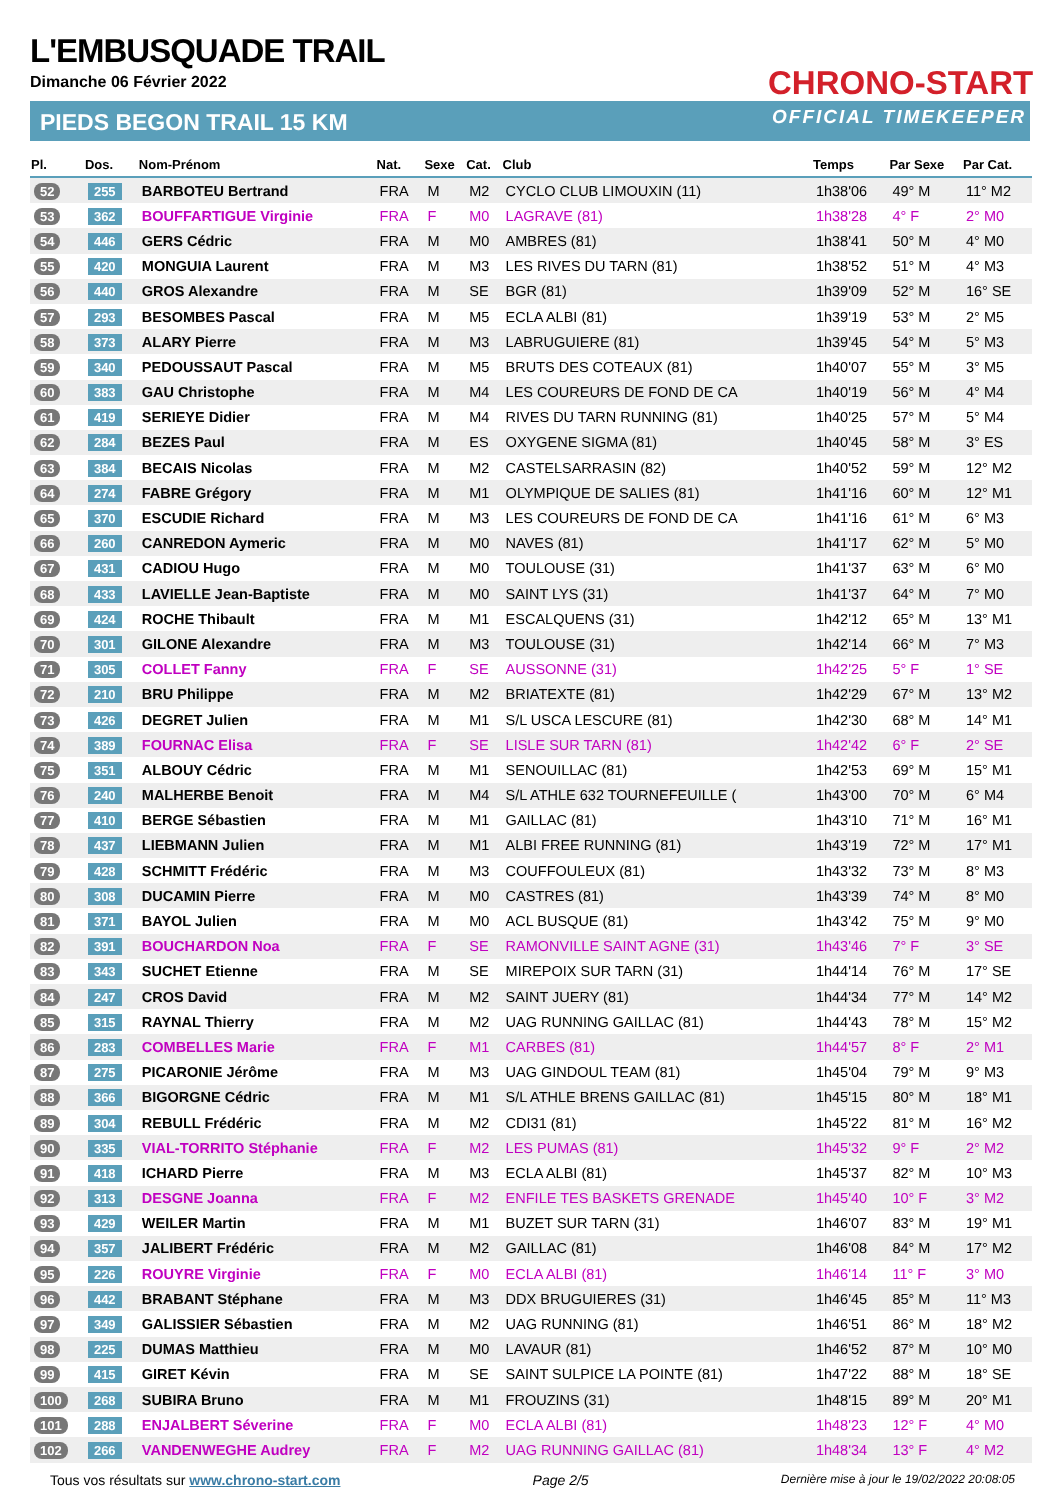L'EMBUSQUADE TRAIL
Dimanche 06 Février 2022
PIEDS BEGON TRAIL 15 KM
CHRONO-START
OFFICIAL TIMEKEEPER
| Pl. | Dos. | Nom-Prénom | Nat. | Sexe | Cat. | Club | Temps | Par Sexe | Par Cat. |
| --- | --- | --- | --- | --- | --- | --- | --- | --- | --- |
| 52 | 255 | BARBOTEU Bertrand | FRA | M | M2 | CYCLO CLUB LIMOUXIN (11) | 1h38'06 | 49° M | 11° M2 |
| 53 | 362 | BOUFFARTIGUE Virginie | FRA | F | M0 | LAGRAVE (81) | 1h38'28 | 4° F | 2° M0 |
| 54 | 446 | GERS Cédric | FRA | M | M0 | AMBRES (81) | 1h38'41 | 50° M | 4° M0 |
| 55 | 420 | MONGUIA Laurent | FRA | M | M3 | LES RIVES DU TARN (81) | 1h38'52 | 51° M | 4° M3 |
| 56 | 440 | GROS Alexandre | FRA | M | SE | BGR (81) | 1h39'09 | 52° M | 16° SE |
| 57 | 293 | BESOMBES Pascal | FRA | M | M5 | ECLA ALBI (81) | 1h39'19 | 53° M | 2° M5 |
| 58 | 373 | ALARY Pierre | FRA | M | M3 | LABRUGUIERE (81) | 1h39'45 | 54° M | 5° M3 |
| 59 | 340 | PEDOUSSAUT Pascal | FRA | M | M5 | BRUTS DES COTEAUX (81) | 1h40'07 | 55° M | 3° M5 |
| 60 | 383 | GAU Christophe | FRA | M | M4 | LES COUREURS DE FOND DE CA | 1h40'19 | 56° M | 4° M4 |
| 61 | 419 | SERIEYE Didier | FRA | M | M4 | RIVES DU TARN RUNNING (81) | 1h40'25 | 57° M | 5° M4 |
| 62 | 284 | BEZES Paul | FRA | M | ES | OXYGENE SIGMA (81) | 1h40'45 | 58° M | 3° ES |
| 63 | 384 | BECAIS Nicolas | FRA | M | M2 | CASTELSARRASIN (82) | 1h40'52 | 59° M | 12° M2 |
| 64 | 274 | FABRE Grégory | FRA | M | M1 | OLYMPIQUE DE SALIES (81) | 1h41'16 | 60° M | 12° M1 |
| 65 | 370 | ESCUDIE Richard | FRA | M | M3 | LES COUREURS DE FOND DE CA | 1h41'16 | 61° M | 6° M3 |
| 66 | 260 | CANREDON Aymeric | FRA | M | M0 | NAVES (81) | 1h41'17 | 62° M | 5° M0 |
| 67 | 431 | CADIOU Hugo | FRA | M | M0 | TOULOUSE (31) | 1h41'37 | 63° M | 6° M0 |
| 68 | 433 | LAVIELLE Jean-Baptiste | FRA | M | M0 | SAINT LYS (31) | 1h41'37 | 64° M | 7° M0 |
| 69 | 424 | ROCHE Thibault | FRA | M | M1 | ESCALQUENS (31) | 1h42'12 | 65° M | 13° M1 |
| 70 | 301 | GILONE Alexandre | FRA | M | M3 | TOULOUSE (31) | 1h42'14 | 66° M | 7° M3 |
| 71 | 305 | COLLET Fanny | FRA | F | SE | AUSSONNE (31) | 1h42'25 | 5° F | 1° SE |
| 72 | 210 | BRU Philippe | FRA | M | M2 | BRIATEXTE (81) | 1h42'29 | 67° M | 13° M2 |
| 73 | 426 | DEGRET Julien | FRA | M | M1 | S/L USCA LESCURE (81) | 1h42'30 | 68° M | 14° M1 |
| 74 | 389 | FOURNAC Elisa | FRA | F | SE | LISLE SUR TARN (81) | 1h42'42 | 6° F | 2° SE |
| 75 | 351 | ALBOUY Cédric | FRA | M | M1 | SENOUILLAC (81) | 1h42'53 | 69° M | 15° M1 |
| 76 | 240 | MALHERBE Benoit | FRA | M | M4 | S/L ATHLE 632 TOURNEFEUILLE ( | 1h43'00 | 70° M | 6° M4 |
| 77 | 410 | BERGE Sébastien | FRA | M | M1 | GAILLAC (81) | 1h43'10 | 71° M | 16° M1 |
| 78 | 437 | LIEBMANN Julien | FRA | M | M1 | ALBI FREE RUNNING (81) | 1h43'19 | 72° M | 17° M1 |
| 79 | 428 | SCHMITT Frédéric | FRA | M | M3 | COUFFOULEUX (81) | 1h43'32 | 73° M | 8° M3 |
| 80 | 308 | DUCAMIN Pierre | FRA | M | M0 | CASTRES (81) | 1h43'39 | 74° M | 8° M0 |
| 81 | 371 | BAYOL Julien | FRA | M | M0 | ACL BUSQUE (81) | 1h43'42 | 75° M | 9° M0 |
| 82 | 391 | BOUCHARDON Noa | FRA | F | SE | RAMONVILLE SAINT AGNE (31) | 1h43'46 | 7° F | 3° SE |
| 83 | 343 | SUCHET Etienne | FRA | M | SE | MIREPOIX SUR TARN (31) | 1h44'14 | 76° M | 17° SE |
| 84 | 247 | CROS David | FRA | M | M2 | SAINT JUERY (81) | 1h44'34 | 77° M | 14° M2 |
| 85 | 315 | RAYNAL Thierry | FRA | M | M2 | UAG RUNNING GAILLAC (81) | 1h44'43 | 78° M | 15° M2 |
| 86 | 283 | COMBELLES Marie | FRA | F | M1 | CARBES (81) | 1h44'57 | 8° F | 2° M1 |
| 87 | 275 | PICARONIE Jérôme | FRA | M | M3 | UAG GINDOUL TEAM (81) | 1h45'04 | 79° M | 9° M3 |
| 88 | 366 | BIGORGNE Cédric | FRA | M | M1 | S/L ATHLE BRENS GAILLAC (81) | 1h45'15 | 80° M | 18° M1 |
| 89 | 304 | REBULL Frédéric | FRA | M | M2 | CDI31 (81) | 1h45'22 | 81° M | 16° M2 |
| 90 | 335 | VIAL-TORRITO Stéphanie | FRA | F | M2 | LES PUMAS (81) | 1h45'32 | 9° F | 2° M2 |
| 91 | 418 | ICHARD Pierre | FRA | M | M3 | ECLA ALBI (81) | 1h45'37 | 82° M | 10° M3 |
| 92 | 313 | DESGNE Joanna | FRA | F | M2 | ENFILE TES BASKETS GRENADE | 1h45'40 | 10° F | 3° M2 |
| 93 | 429 | WEILER Martin | FRA | M | M1 | BUZET SUR TARN (31) | 1h46'07 | 83° M | 19° M1 |
| 94 | 357 | JALIBERT Frédéric | FRA | M | M2 | GAILLAC (81) | 1h46'08 | 84° M | 17° M2 |
| 95 | 226 | ROUYRE Virginie | FRA | F | M0 | ECLA ALBI (81) | 1h46'14 | 11° F | 3° M0 |
| 96 | 442 | BRABANT Stéphane | FRA | M | M3 | DDX BRUGUIERES (31) | 1h46'45 | 85° M | 11° M3 |
| 97 | 349 | GALISSIER Sébastien | FRA | M | M2 | UAG RUNNING (81) | 1h46'51 | 86° M | 18° M2 |
| 98 | 225 | DUMAS Matthieu | FRA | M | M0 | LAVAUR (81) | 1h46'52 | 87° M | 10° M0 |
| 99 | 415 | GIRET Kévin | FRA | M | SE | SAINT SULPICE LA POINTE (81) | 1h47'22 | 88° M | 18° SE |
| 100 | 268 | SUBIRA Bruno | FRA | M | M1 | FROUZINS (31) | 1h48'15 | 89° M | 20° M1 |
| 101 | 288 | ENJALBERT Séverine | FRA | F | M0 | ECLA ALBI (81) | 1h48'23 | 12° F | 4° M0 |
| 102 | 266 | VANDENWEGHE Audrey | FRA | F | M2 | UAG RUNNING GAILLAC (81) | 1h48'34 | 13° F | 4° M2 |
Tous vos résultats sur www.chrono-start.com Page 2/5 Dernière mise à jour le 19/02/2022 20:08:05